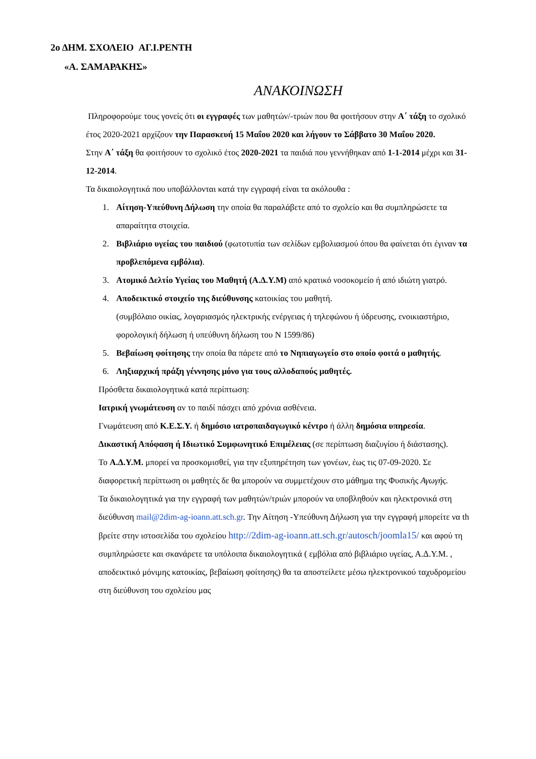2ο ΔΗΜ. ΣΧΟΛΕΙΟ ΑΓ.Ι.ΡΕΝΤΗ
«Α. ΣΑΜΑΡΑΚΗΣ»
ΑΝΑΚΟΙΝΩΣΗ
Πληροφορούμε τους γονείς ότι οι εγγραφές των μαθητών/-τριών που θα φοιτήσουν στην Α΄ τάξη το σχολικό έτος 2020-2021 αρχίζουν την Παρασκευή 15 Μαΐου 2020 και λήγουν το Σάββατο 30 Μαΐου 2020.
Στην Α΄ τάξη θα φοιτήσουν το σχολικό έτος 2020-2021 τα παιδιά που γεννήθηκαν από 1-1-2014 μέχρι και 31-12-2014.
Τα δικαιολογητικά που υποβάλλονται κατά την εγγραφή είναι τα ακόλουθα :
1. Αίτηση-Υπεύθυνη Δήλωση την οποία θα παραλάβετε από το σχολείο και θα συμπληρώσετε τα απαραίτητα στοιχεία.
2. Βιβλιάριο υγείας του παιδιού (φωτοτυπία των σελίδων εμβολιασμού όπου θα φαίνεται ότι έγιναν τα προβλεπόμενα εμβόλια).
3. Ατομικό Δελτίο Υγείας του Μαθητή (Α.Δ.Υ.Μ) από κρατικό νοσοκομείο ή από ιδιώτη γιατρό.
4. Αποδεικτικό στοιχείο της διεύθυνσης κατοικίας του μαθητή.
(συμβόλαιο οικίας, λογαριασμός ηλεκτρικής ενέργειας ή τηλεφώνου ή ύδρευσης, ενοικιαστήριο, φορολογική δήλωση ή υπεύθυνη δήλωση του Ν 1599/86)
5. Βεβαίωση φοίτησης την οποία θα πάρετε από το Νηπιαγωγείο στο οποίο φοιτά ο μαθητής.
6. Ληξιαρχική πράξη γέννησης μόνο για τους αλλοδαπούς μαθητές.
Πρόσθετα δικαιολογητικά κατά περίπτωση:
Ιατρική γνωμάτευση αν το παιδί πάσχει από χρόνια ασθένεια.
Γνωμάτευση από Κ.Ε.Σ.Υ. ή δημόσιο ιατροπαιδαγωγικό κέντρο ή άλλη δημόσια υπηρεσία.
Δικαστική Απόφαση ή Ιδιωτικό Συμφωνητικό Επιμέλειας (σε περίπτωση διαζυγίου ή διάστασης).
Το Α.Δ.Υ.Μ. μπορεί να προσκομισθεί, για την εξυπηρέτηση των γονέων, έως τις 07-09-2020. Σε διαφορετική περίπτωση οι μαθητές δε θα μπορούν να συμμετέχουν στο μάθημα της Φυσικής Αγωγής.
Τα δικαιολογητικά για την εγγραφή των μαθητών/τριών μπορούν να υποβληθούν και ηλεκτρονικά στη διεύθυνση mail@2dim-ag-ioann.att.sch.gr. Την Αίτηση -Υπεύθυνη Δήλωση για την εγγραφή μπορείτε να th βρείτε στην ιστοσελίδα του σχολείου http://2dim-ag-ioann.att.sch.gr/autosch/joomla15/ και αφού τη συμπληρώσετε και σκανάρετε τα υπόλοιπα δικαιολογητικά ( εμβόλια από βιβλιάριο υγείας, Α.Δ.Υ.Μ. , αποδεικτικό μόνιμης κατοικίας, βεβαίωση φοίτησης) θα τα αποστείλετε μέσω ηλεκτρονικού ταχυδρομείου στη διεύθυνση του σχολείου μας